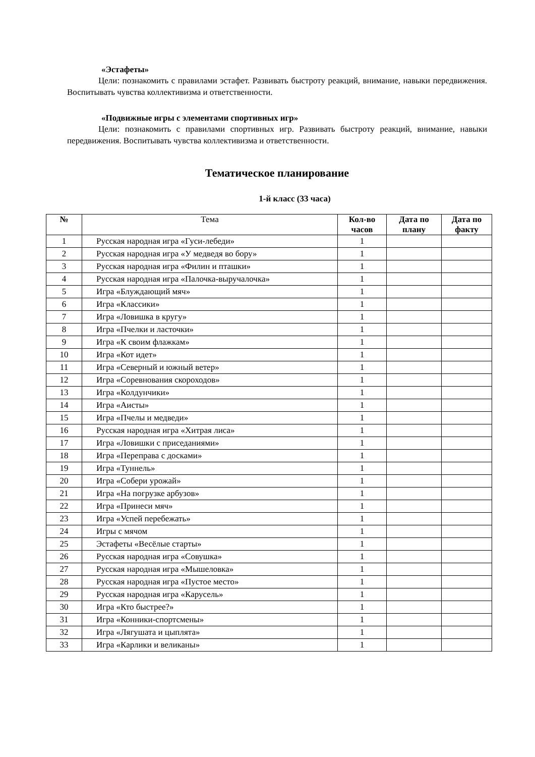«Эстафеты»
Цели: познакомить с правилами эстафет. Развивать быстроту реакций, внимание, навыки передвижения. Воспитывать чувства коллективизма и ответственности.
«Подвижные игры с элементами спортивных игр»
Цели: познакомить с правилами спортивных игр. Развивать быстроту реакций, внимание, навыки передвижения. Воспитывать чувства коллективизма и ответственности.
Тематическое планирование
1-й класс (33 часа)
| № | Тема | Кол-во часов | Дата по плану | Дата по факту |
| --- | --- | --- | --- | --- |
| 1 | Русская народная игра «Гуси-лебеди» | 1 | | |
| 2 | Русская народная игра «У медведя во бору» | 1 | | |
| 3 | Русская народная игра «Филин и пташки» | 1 | | |
| 4 | Русская народная игра «Палочка-выручалочка» | 1 | | |
| 5 | Игра «Блуждающий мяч» | 1 | | |
| 6 | Игра «Классики» | 1 | | |
| 7 | Игра «Ловишка в кругу» | 1 | | |
| 8 | Игра «Пчелки и ласточки» | 1 | | |
| 9 | Игра «К своим флажкам» | 1 | | |
| 10 | Игра «Кот идет» | 1 | | |
| 11 | Игра «Северный и южный ветер» | 1 | | |
| 12 | Игра «Соревнования скороходов» | 1 | | |
| 13 | Игра «Колдунчики» | 1 | | |
| 14 | Игра «Аисты» | 1 | | |
| 15 | Игра «Пчелы и медведи» | 1 | | |
| 16 | Русская народная игра «Хитрая лиса» | 1 | | |
| 17 | Игра «Ловишки с приседаниями» | 1 | | |
| 18 | Игра «Переправа с досками» | 1 | | |
| 19 | Игра «Туннель» | 1 | | |
| 20 | Игра «Собери урожай» | 1 | | |
| 21 | Игра «На погрузке арбузов» | 1 | | |
| 22 | Игра «Принеси мяч» | 1 | | |
| 23 | Игра «Успей перебежать» | 1 | | |
| 24 | Игры с мячом | 1 | | |
| 25 | Эстафеты «Весёлые старты» | 1 | | |
| 26 | Русская народная игра «Совушка» | 1 | | |
| 27 | Русская народная игра «Мышеловка» | 1 | | |
| 28 | Русская народная игра «Пустое место» | 1 | | |
| 29 | Русская народная игра «Карусель» | 1 | | |
| 30 | Игра «Кто быстрее?» | 1 | | |
| 31 | Игра «Конники-спортсмены» | 1 | | |
| 32 | Игра «Лягушата и цыплята» | 1 | | |
| 33 | Игра «Карлики и великаны» | 1 | | |